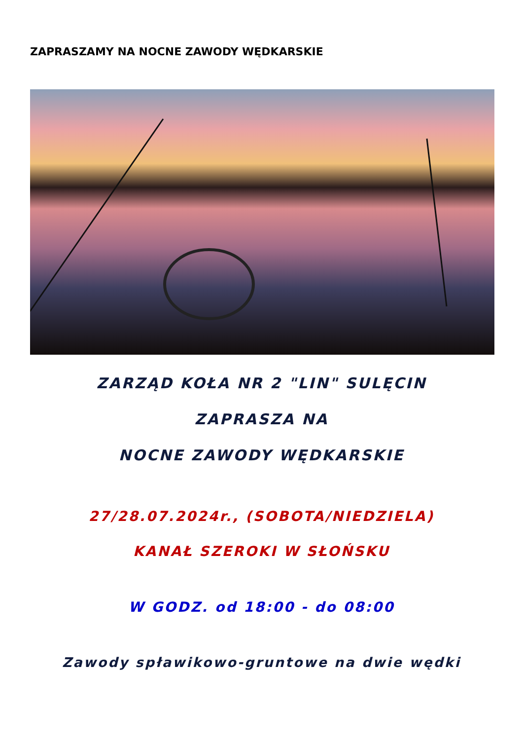ZAPRASZAMY NA NOCNE ZAWODY WĘDKARSKIE
ZARZĄD KOŁA NR 2 "LIN" SULĘCIN
ZAPRASZA NA
NOCNE ZAWODY WĘDKARSKIE
27/28.07.2024r., (SOBOTA/NIEDZIELA)
KANAŁ SZEROKI W SŁOŃSKU
W GODZ. od 18:00 - do 08:00
Zawody spławikowo-gruntowe na dwie wędki